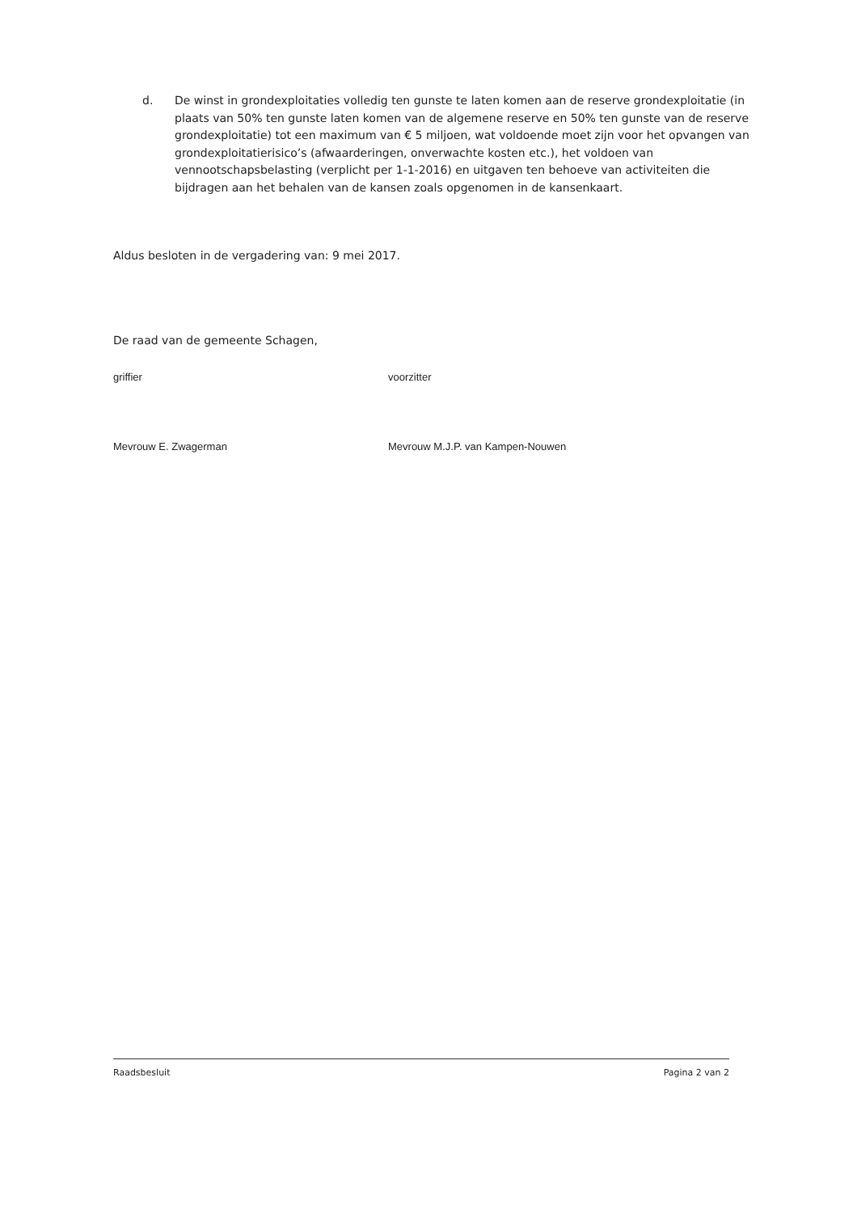d. De winst in grondexploitaties volledig ten gunste te laten komen aan de reserve grondexploitatie (in plaats van 50% ten gunste laten komen van de algemene reserve en 50% ten gunste van de reserve grondexploitatie) tot een maximum van € 5 miljoen, wat voldoende moet zijn voor het opvangen van grondexploitatierisico’s (afwaarderingen, onverwachte kosten etc.), het voldoen van vennootschapsbelasting (verplicht per 1-1-2016) en uitgaven ten behoeve van activiteiten die bijdragen aan het behalen van de kansen zoals opgenomen in de kansenkaart.
Aldus besloten in de vergadering van: 9 mei 2017.
De raad van de gemeente Schagen,
griffier voorzitter
Mevrouw E. Zwagerman Mevrouw M.J.P. van Kampen-Nouwen
Raadsbesluit Pagina 2 van 2